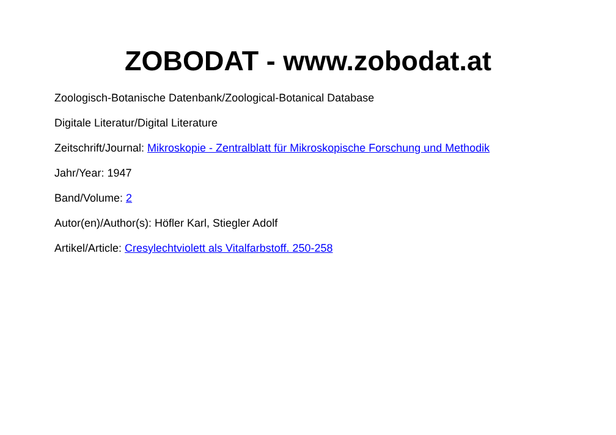ZOBODAT - www.zobodat.at
Zoologisch-Botanische Datenbank/Zoological-Botanical Database
Digitale Literatur/Digital Literature
Zeitschrift/Journal: Mikroskopie - Zentralblatt für Mikroskopische Forschung und Methodik
Jahr/Year: 1947
Band/Volume: 2
Autor(en)/Author(s): Höfler Karl, Stiegler Adolf
Artikel/Article: Cresylechtviolett als Vitalfarbstoff. 250-258